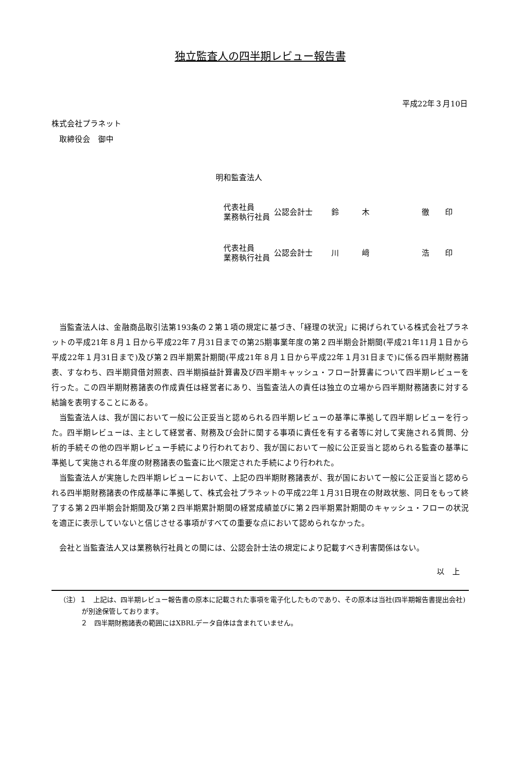独立監査人の四半期レビュー報告書
平成22年３月10日
株式会社プラネット
　取締役会　御中
明和監査法人
| 代表社員 業務執行社員 | 公認会計士 | 鈴 | 木 | 徹 | 印 |
| 代表社員 業務執行社員 | 公認会計士 | 川 | 﨑 | 浩 | 印 |
当監査法人は、金融商品取引法第193条の２第１項の規定に基づき、「経理の状況」に掲げられている株式会社プラネットの平成21年８月１日から平成22年７月31日までの第25期事業年度の第２四半期会計期間(平成21年11月１日から平成22年１月31日まで)及び第２四半期累計期間(平成21年８月１日から平成22年１月31日まで)に係る四半期財務諸表、すなわち、四半期貸借対照表、四半期損益計算書及び四半期キャッシュ・フロー計算書について四半期レビューを行った。この四半期財務諸表の作成責任は経営者にあり、当監査法人の責任は独立の立場から四半期財務諸表に対する結論を表明することにある。
当監査法人は、我が国において一般に公正妥当と認められる四半期レビューの基準に準拠して四半期レビューを行った。四半期レビューは、主として経営者、財務及び会計に関する事項に責任を有する者等に対して実施される質問、分析的手続その他の四半期レビュー手続により行われており、我が国において一般に公正妥当と認められる監査の基準に準拠して実施される年度の財務諸表の監査に比べ限定された手続により行われた。
当監査法人が実施した四半期レビューにおいて、上記の四半期財務諸表が、我が国において一般に公正妥当と認められる四半期財務諸表の作成基準に準拠して、株式会社プラネットの平成22年１月31日現在の財政状態、同日をもって終了する第２四半期会計期間及び第２四半期累計期間の経営成績並びに第２四半期累計期間のキャッシュ・フローの状況を適正に表示していないと信じさせる事項がすべての重要な点において認められなかった。
会社と当監査法人又は業務執行社員との間には、公認会計士法の規定により記載すべき利害関係はない。
以　上
（注）１　上記は、四半期レビュー報告書の原本に記載された事項を電子化したものであり、その原本は当社(四半期報告書提出会社)が別途保管しております。
２　四半期財務諸表の範囲にはXBRLデータ自体は含まれていません。